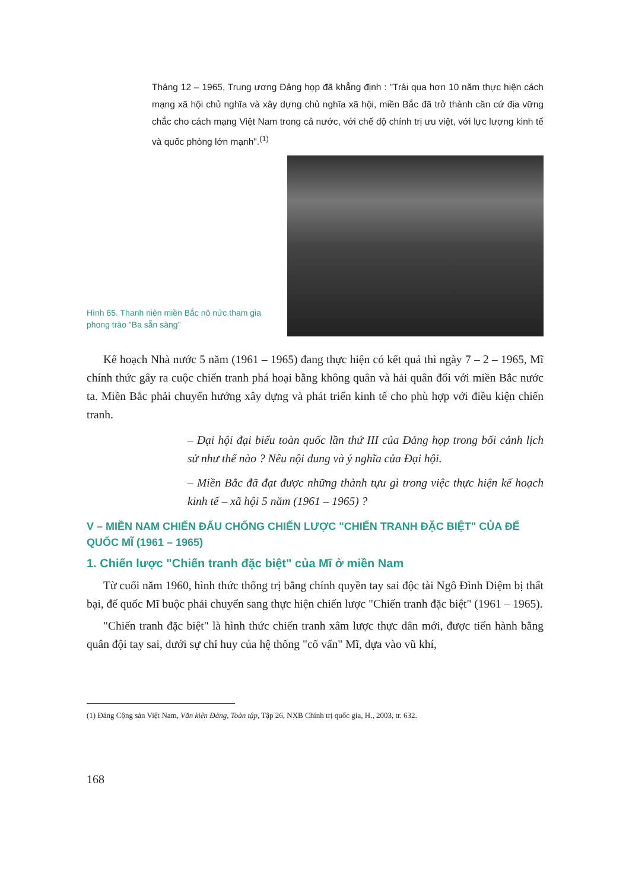Tháng 12 – 1965, Trung ương Đảng họp đã khẳng định : "Trải qua hơn 10 năm thực hiện cách mạng xã hội chủ nghĩa và xây dựng chủ nghĩa xã hội, miền Bắc đã trở thành căn cứ địa vững chắc cho cách mạng Việt Nam trong cả nước, với chế độ chính trị ưu việt, với lực lượng kinh tế và quốc phòng lớn mạnh".<sup>(1)</sup>
Hình 65. Thanh niên miền Bắc nô nức tham gia phong trào "Ba sẵn sàng"
Kế hoạch Nhà nước 5 năm (1961 – 1965) đang thực hiện có kết quả thì ngày 7 – 2 – 1965, Mĩ chính thức gây ra cuộc chiến tranh phá hoại bằng không quân và hải quân đối với miền Bắc nước ta. Miền Bắc phải chuyển hướng xây dựng và phát triển kinh tế cho phù hợp với điều kiện chiến tranh.
– Đại hội đại biểu toàn quốc lần thứ III của Đảng họp trong bối cảnh lịch sử như thế nào ? Nêu nội dung và ý nghĩa của Đại hội.
– Miền Bắc đã đạt được những thành tựu gì trong việc thực hiện kế hoạch kinh tế – xã hội 5 năm (1961 – 1965) ?
V – MIỀN NAM CHIẾN ĐẤU CHỐNG CHIẾN LƯỢC "CHIẾN TRANH ĐẶC BIỆT" CỦA ĐẾ QUỐC MĨ (1961 – 1965)
1. Chiến lược "Chiến tranh đặc biệt" của Mĩ ở miền Nam
Từ cuối năm 1960, hình thức thống trị bằng chính quyền tay sai độc tài Ngô Đình Diệm bị thất bại, đế quốc Mĩ buộc phải chuyển sang thực hiện chiến lược "Chiến tranh đặc biệt" (1961 – 1965).
"Chiến tranh đặc biệt" là hình thức chiến tranh xâm lược thực dân mới, được tiến hành bằng quân đội tay sai, dưới sự chỉ huy của hệ thống "cố vấn" Mĩ, dựa vào vũ khí,
(1) Đảng Cộng sản Việt Nam, Văn kiện Đảng, Toàn tập, Tập 26, NXB Chính trị quốc gia, H., 2003, tr. 632.
168